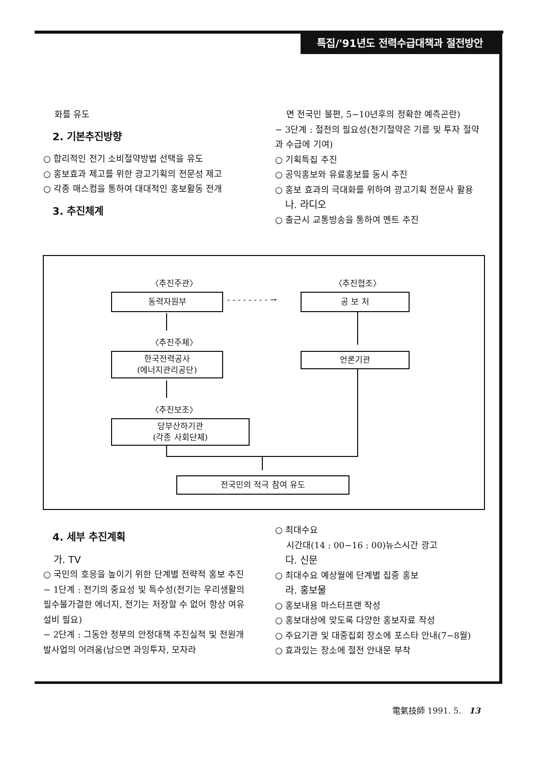특집/'91년도 전력수급대책과 절전방안
화를 유도
2. 기본추진방향
○ 합리적인 전기 소비절약방법 선택을 유도
○ 홍보효과 제고를 위한 광고기획의 전문성 제고
○ 각종 매스컴을 통하여 대대적인 홍보활동 전개
3. 추진체계
면 전국민 불편, 5−10년후의 정확한 예측곤란)
− 3단계 : 절전의 필요성(전기절약은 기름 및 투자 절약과 수급에 기여)
○ 기획특집 추진
○ 공익홍보와 유료홍보를 동시 추진
○ 홍보 효과의 극대화를 위하여 광고기획 전문사 활용
나. 라디오
○ 출근시 교통방송을 통하여 멘트 추진
〈추진주관〉 〈추진협조〉
동력자원부 - - - - - - - - → 공 보 처
〈추진주체〉
한국전력공사
(에너지관리공단)
언론기관
〈추진보조〉
당부산하기관
(각종 사회단체)
전국민의 적극 참여 유도
4. 세부 추진계획
가. TV
○ 국민의 호응을 높이기 위한 단계별 전략적 홍보 추진
− 1단계 : 전기의 중요성 및 특수성(전기는 우리생활의 필수불가결한 에너지, 전기는 저장할 수 없어 항상 여유설비 필요)
− 2단계 : 그동안 정부의 안정대책 추진실적 및 전원개발사업의 어려움(남으면 과잉투자, 모자라
○ 최대수요
시간대(14 : 00−16 : 00)뉴스시간 광고
다. 신문
○ 최대수요 예상월에 단계별 집중 홍보
라. 홍보물
○ 홍보내용 마스터프랜 작성
○ 홍보대상에 맞도록 다양한 홍보자료 작성
○ 주요기관 및 대중집회 장소에 포스타 안내(7−8월)
○ 효과있는 장소에 절전 안내문 부착
電氣技師 1991. 5. 13